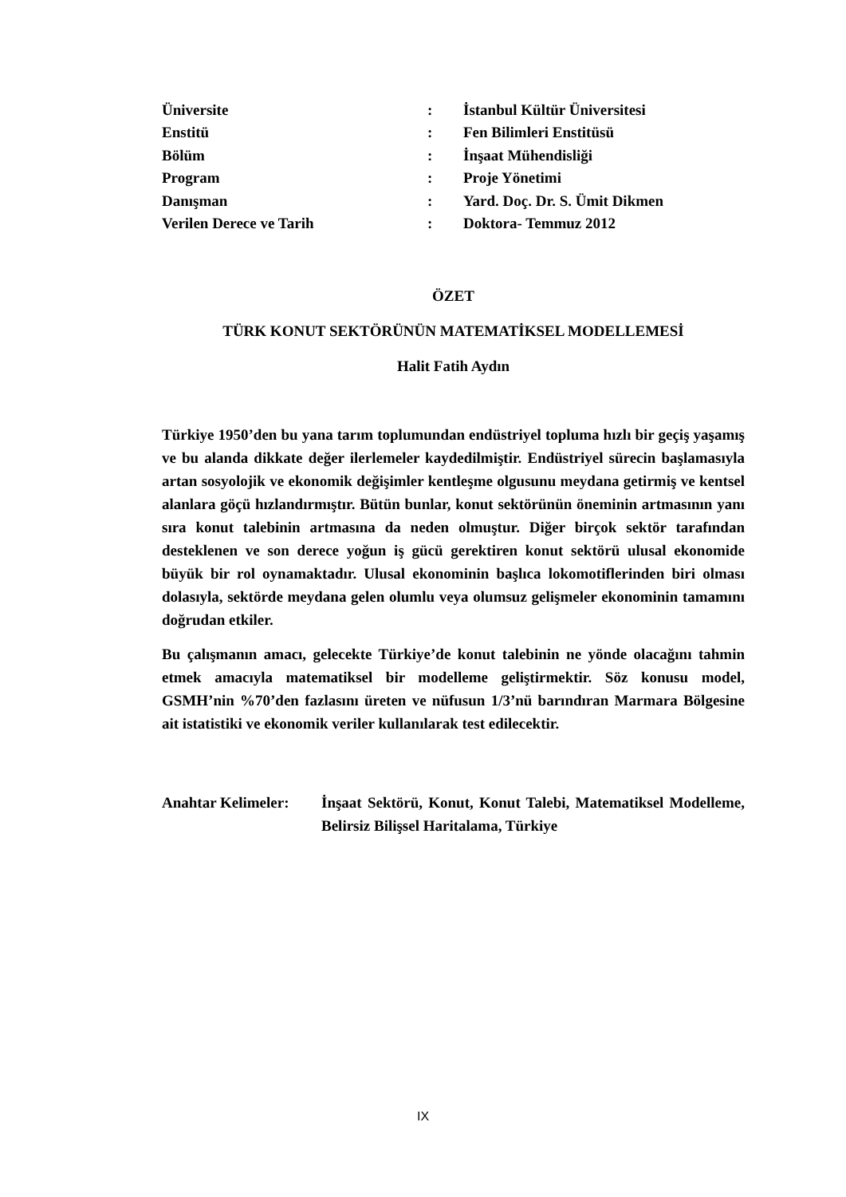| Üniversite | : | İstanbul Kültür Üniversitesi |
| Enstitü | : | Fen Bilimleri Enstitüsü |
| Bölüm | : | İnşaat Mühendisliği |
| Program | : | Proje Yönetimi |
| Danışman | : | Yard. Doç. Dr. S. Ümit Dikmen |
| Verilen Derece ve Tarih | : | Doktora- Temmuz 2012 |
ÖZET
TÜRK KONUT SEKTÖRÜNÜN MATEMATİKSEL MODELLEMESİ
Halit Fatih Aydın
Türkiye 1950’den bu yana tarım toplumundan endüstriyel topluma hızlı bir geçiş yaşamış ve bu alanda dikkate değer ilerlemeler kaydedilmiştir. Endüstriyel sürecin başlamasıyla artan sosyolojik ve ekonomik değişimler kentleşme olgusunu meydana getirmiş ve kentsel alanlara göçü hızlandırmıştır. Bütün bunlar, konut sektörünün öneminin artmasının yanı sıra konut talebinin artmasına da neden olmuştur. Diğer birçok sektör tarafından desteklenen ve son derece yoğun iş gücü gerektiren konut sektörü ulusal ekonomide büyük bir rol oynamaktadır. Ulusal ekonominin başlıca lokomotiflerinden biri olması dolasıyla, sektörde meydana gelen olumlu veya olumsuz gelişmeler ekonominin tamamını doğrudan etkiler.
Bu çalışmanın amacı, gelecekte Türkiye’de konut talebinin ne yönde olacağını tahmin etmek amacıyla matematiksel bir modelleme geliştirmektir. Söz konusu model, GSMH’nin %70’den fazlasını üreten ve nüfusun 1/3’nü barındıran Marmara Bölgesine ait istatistiki ve ekonomik veriler kullanılarak test edilecektir.
Anahtar Kelimeler:
İnşaat Sektörü, Konut, Konut Talebi, Matematiksel Modelleme, Belirsiz Bilişsel Haritalama, Türkiye
IX